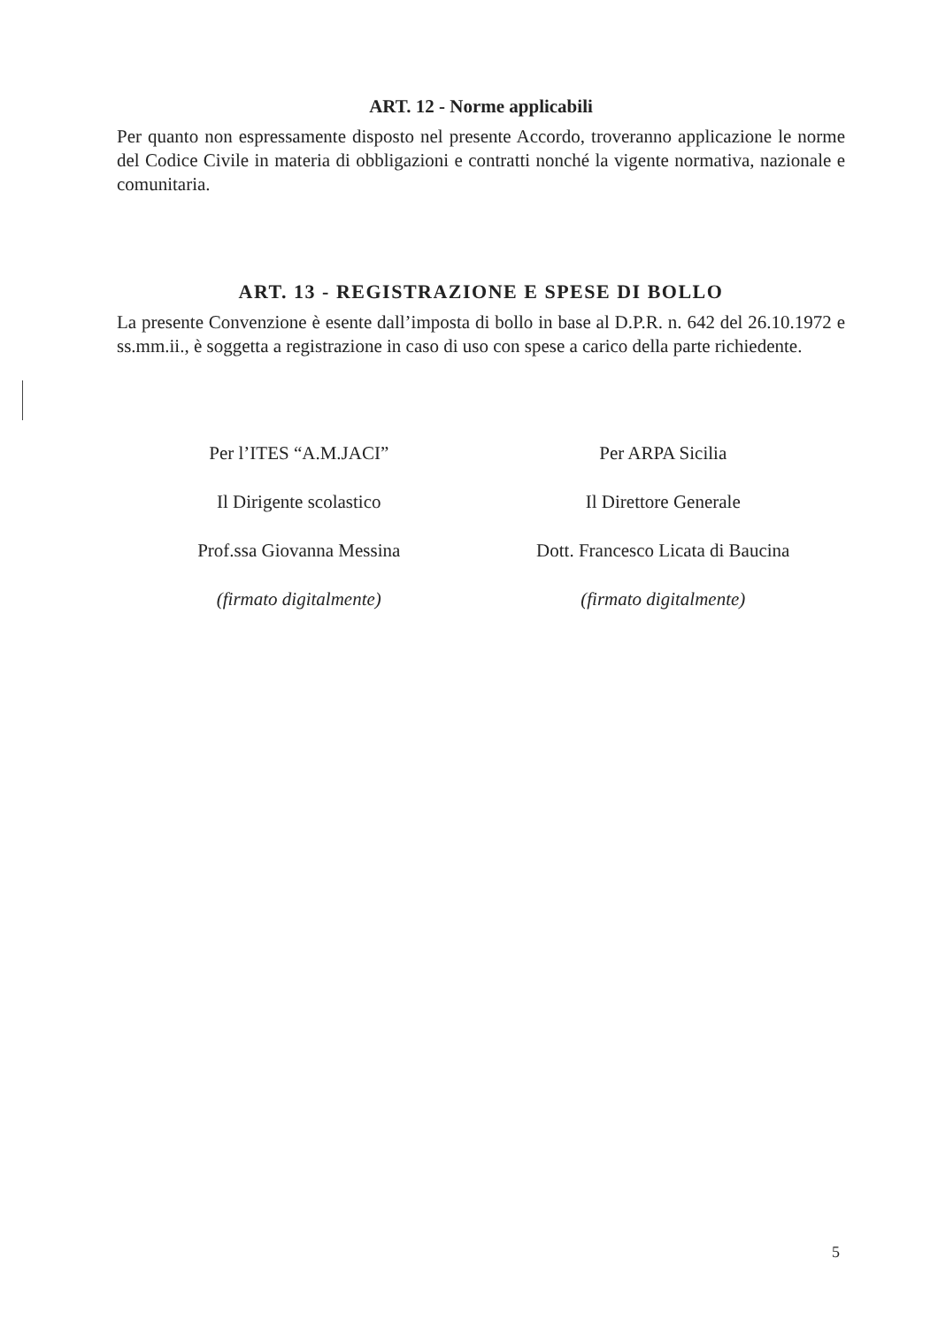ART. 12 - Norme applicabili
Per quanto non espressamente disposto nel presente Accordo, troveranno applicazione le norme del Codice Civile in materia di obbligazioni e contratti nonché la vigente normativa, nazionale e comunitaria.
ART. 13 - REGISTRAZIONE E SPESE DI BOLLO
La presente Convenzione è esente dall’imposta di bollo in base al D.P.R. n. 642 del 26.10.1972 e ss.mm.ii., è soggetta a registrazione in caso di uso con spese a carico della parte richiedente.
Per l’ITES “A.M.JACI”
Il Dirigente scolastico
Prof.ssa Giovanna Messina
(firmato digitalmente)
Per ARPA Sicilia
Il Direttore Generale
Dott. Francesco Licata di Baucina
(firmato digitalmente)
5